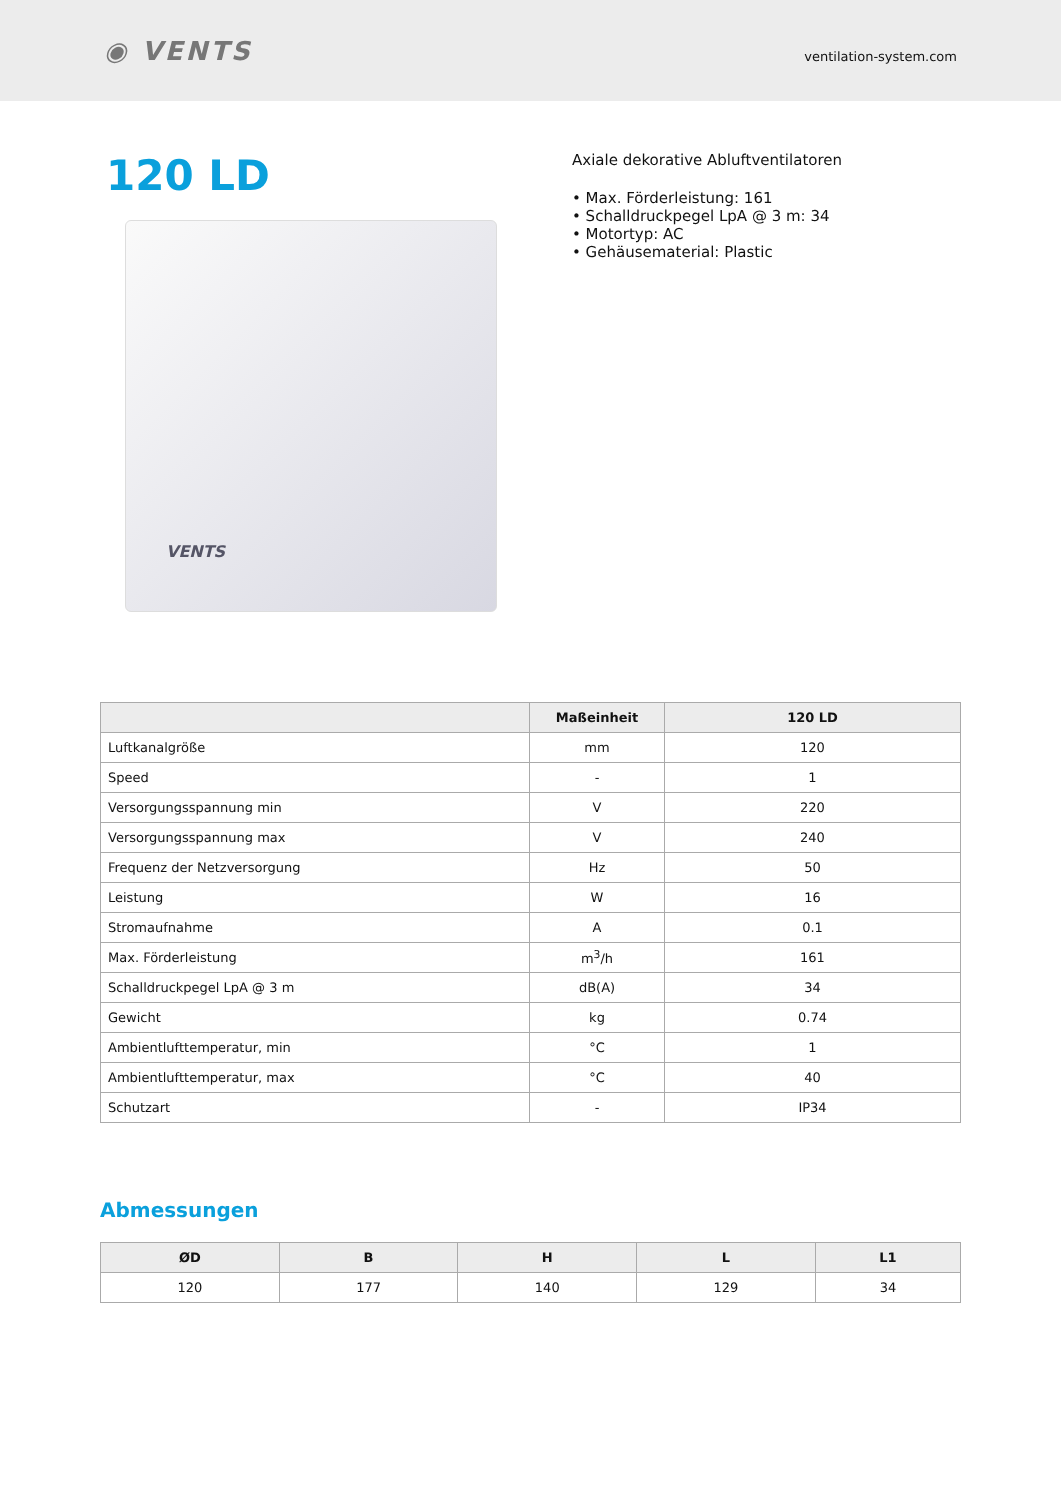◉ VENTS
ventilation-system.com
120 LD
VENTS
Axiale dekorative Abluftventilatoren
• Max. Förderleistung: 161
• Schalldruckpegel LpA @ 3 m: 34
• Motortyp: AC
• Gehäusematerial: Plastic
| | Maßeinheit | 120 LD |
| --- | --- | --- |
| Luftkanalgröße | mm | 120 |
| Speed | - | 1 |
| Versorgungsspannung min | V | 220 |
| Versorgungsspannung max | V | 240 |
| Frequenz der Netzversorgung | Hz | 50 |
| Leistung | W | 16 |
| Stromaufnahme | A | 0.1 |
| Max. Förderleistung | m<sup>3</sup>/h | 161 |
| Schalldruckpegel LpA @ 3 m | dB(A) | 34 |
| Gewicht | kg | 0.74 |
| Ambientlufttemperatur, min | °C | 1 |
| Ambientlufttemperatur, max | °C | 40 |
| Schutzart | - | IP34 |
Abmessungen
| ØD | B | H | L | L1 |
| --- | --- | --- | --- | --- |
| 120 | 177 | 140 | 129 | 34 |